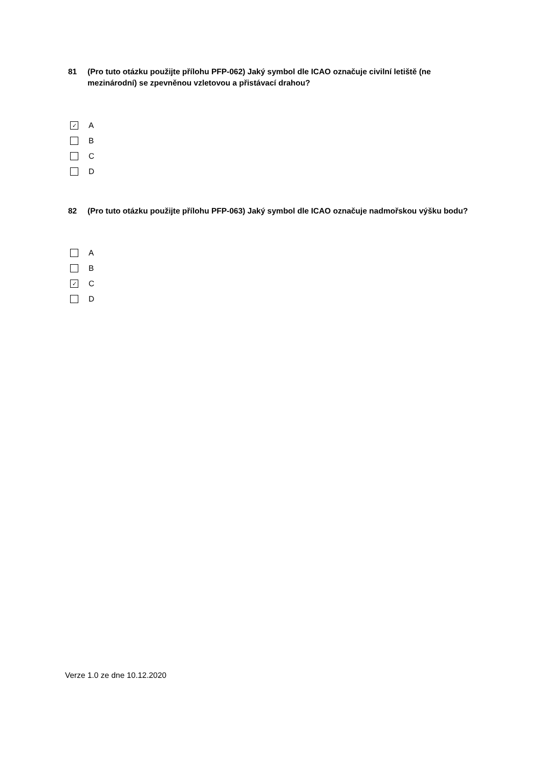81 (Pro tuto otázku použijte přílohu PFP-062) Jaký symbol dle ICAO označuje civilní letiště (ne mezinárodní) se zpevněnou vzletovou a přistávací drahou?
✓ A
B
C
D
82 (Pro tuto otázku použijte přílohu PFP-063) Jaký symbol dle ICAO označuje nadmořskou výšku bodu?
A
B
✓ C
D
Verze 1.0 ze dne 10.12.2020